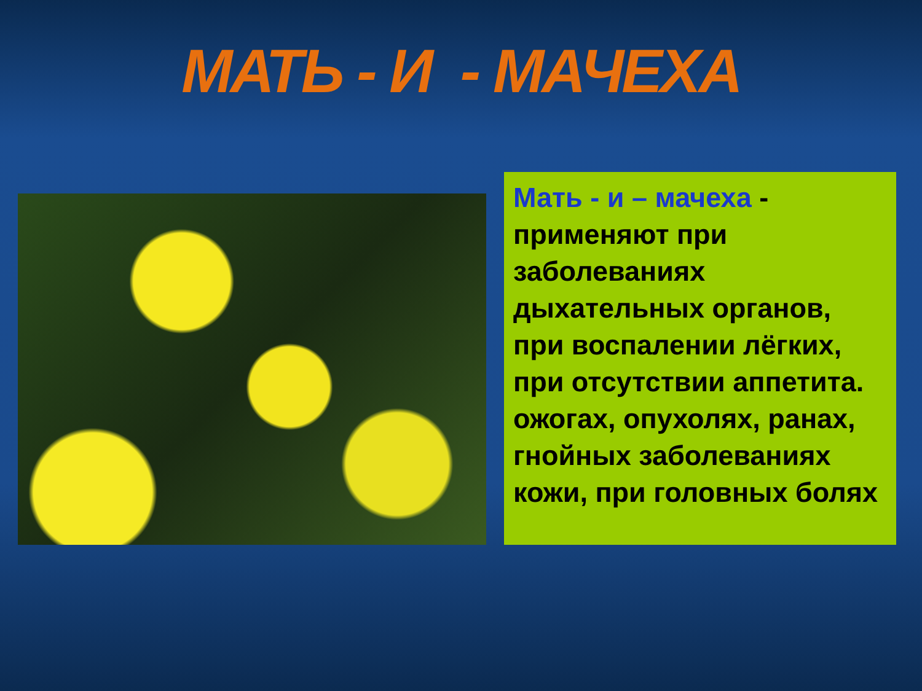МАТЬ - И - МАЧЕХА
Мать - и – мачеха - применяют при заболеваниях дыхательных органов, при воспалении лёгких, при отсутствии аппетита. ожогах, опухолях, ранах, гнойных заболеваниях кожи, при головных болях